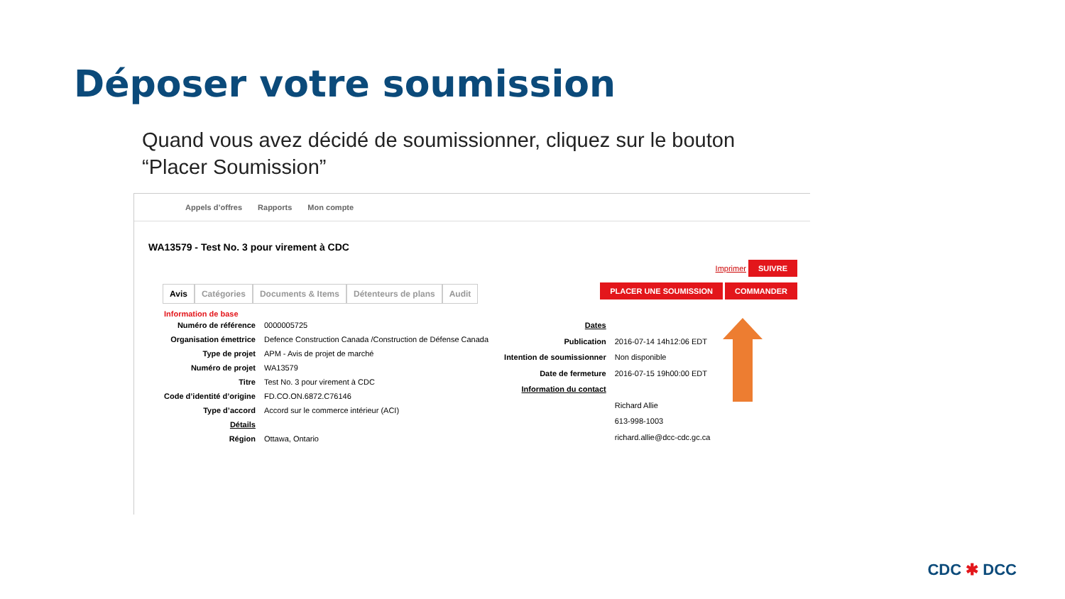Déposer votre soumission
Quand vous avez décidé de soumissionner, cliquez sur le bouton “Placer Soumission”
Appels d’offres Rapports Mon compte
WA13579 - Test No. 3 pour virement à CDC
Imprimer SUIVRE
Avis Catégories Documents & Items Détenteurs de plans Audit
PLACER UNE SOUMISSION COMMANDER
Information de base
| Numéro de référence | 0000005725 |
| Organisation émettrice | Defence Construction Canada /Construction de Défense Canada |
| Type de projet | APM - Avis de projet de marché |
| Numéro de projet | WA13579 |
| Titre | Test No. 3 pour virement à CDC |
| Code d’identité d’origine | FD.CO.ON.6872.C76146 |
| Type d’accord | Accord sur le commerce intérieur (ACI) |
| Détails | |
| Région | Ottawa, Ontario |
| Dates | |
| Publication | 2016-07-14 14h12:06 EDT |
| Intention de soumissionner | Non disponible |
| Date de fermeture | 2016-07-15 19h00:00 EDT |
| Information du contact | |
| | Richard Allie |
| | 613-998-1003 |
| | richard.allie@dcc-cdc.gc.ca |
CDC ✱ DCC